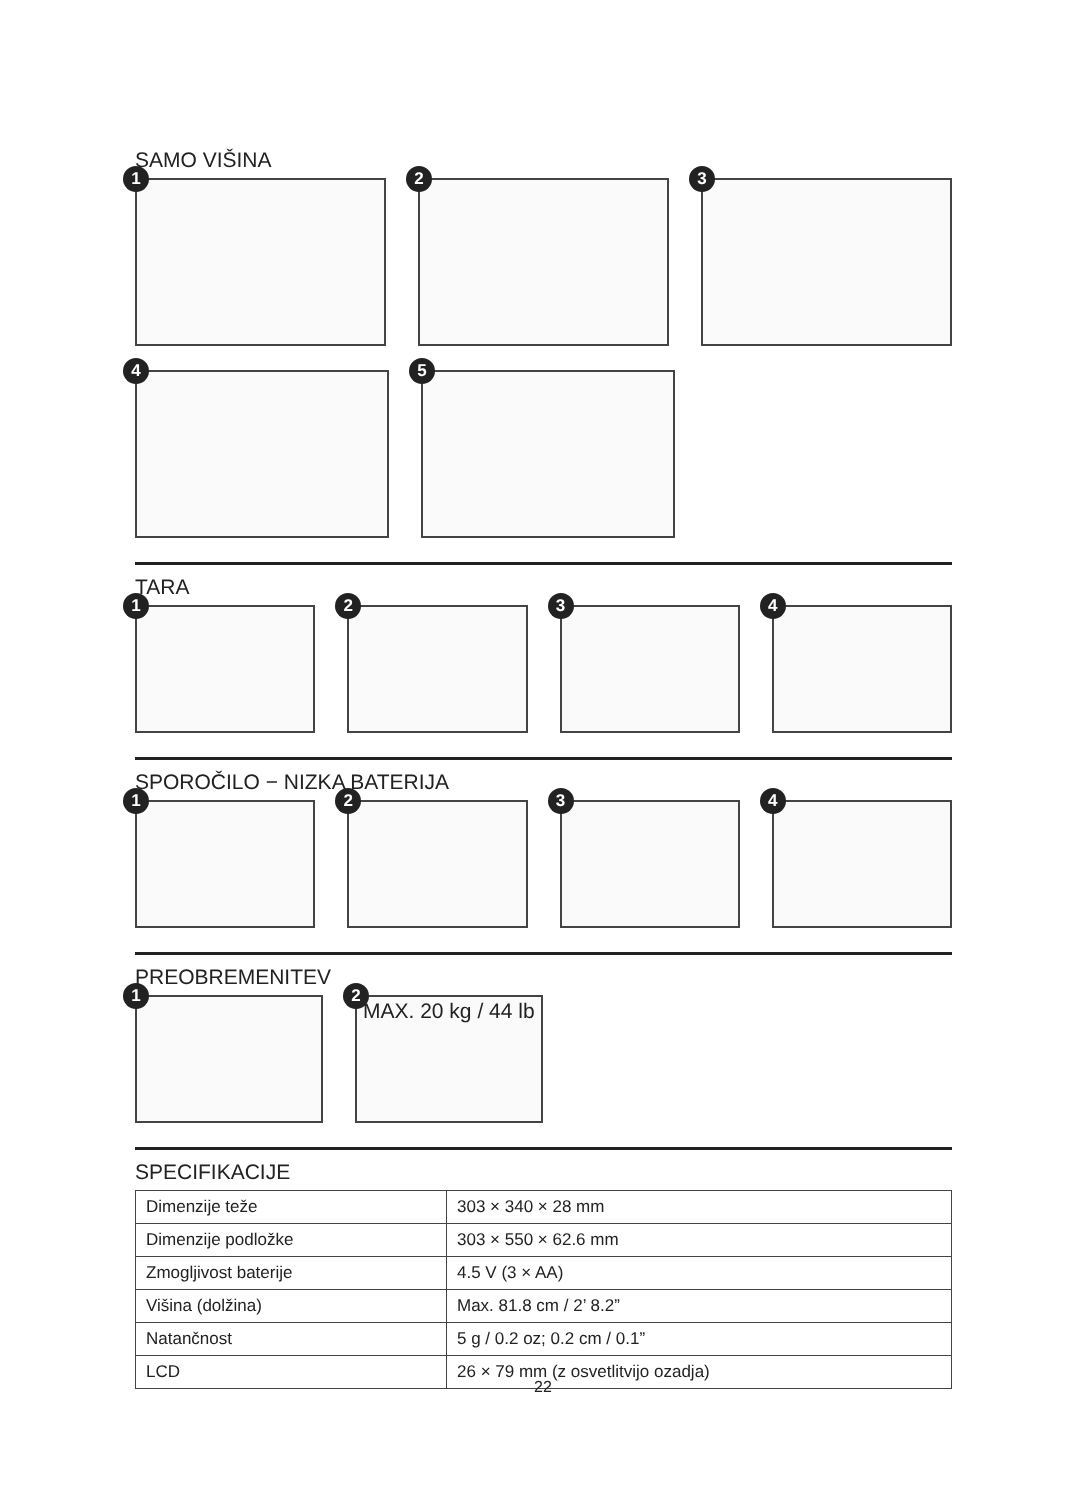SAMO VIŠINA
1
2
3
4
5
TARA
1
2
3
4
SPOROČILO − NIZKA BATERIJA
1
2
3
4
PREOBREMENITEV
1
2
MAX. 20 kg / 44 lb
SPECIFIKACIJE
| Dimenzije teže | 303 × 340 × 28 mm |
| Dimenzije podložke | 303 × 550 × 62.6 mm |
| Zmogljivost baterije | 4.5 V (3 × AA) |
| Višina (dolžina) | Max. 81.8 cm / 2’ 8.2” |
| Natančnost | 5 g / 0.2 oz; 0.2 cm / 0.1” |
| LCD | 26 × 79 mm (z osvetlitvijo ozadja) |
22